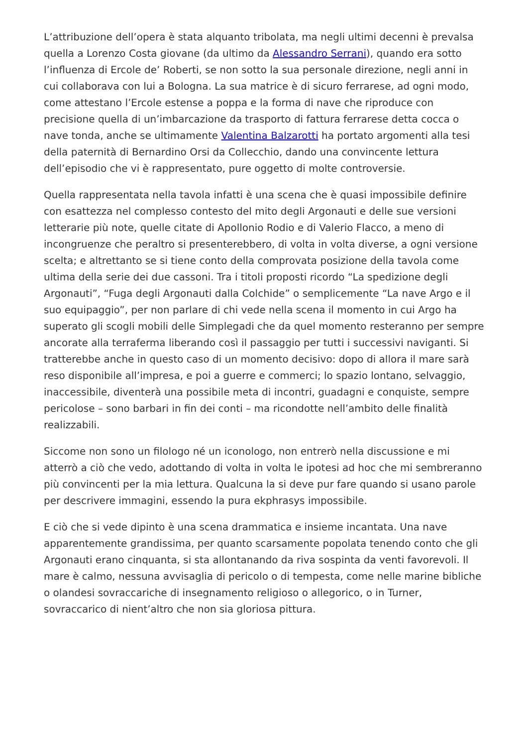L’attribuzione dell’opera è stata alquanto tribolata, ma negli ultimi decenni è prevalsa quella a Lorenzo Costa giovane (da ultimo da Alessandro Serrani), quando era sotto l’influenza di Ercole de’ Roberti, se non sotto la sua personale direzione, negli anni in cui collaborava con lui a Bologna. La sua matrice è di sicuro ferrarese, ad ogni modo, come attestano l’Ercole estense a poppa e la forma di nave che riproduce con precisione quella di un’imbarcazione da trasporto di fattura ferrarese detta cocca o nave tonda, anche se ultimamente Valentina Balzarotti ha portato argomenti alla tesi della paternità di Bernardino Orsi da Collecchio, dando una convincente lettura dell’episodio che vi è rappresentato, pure oggetto di molte controversie.
Quella rappresentata nella tavola infatti è una scena che è quasi impossibile definire con esattezza nel complesso contesto del mito degli Argonauti e delle sue versioni letterarie più note, quelle citate di Apollonio Rodio e di Valerio Flacco, a meno di incongruenze che peraltro si presenterebbero, di volta in volta diverse, a ogni versione scelta; e altrettanto se si tiene conto della comprovata posizione della tavola come ultima della serie dei due cassoni. Tra i titoli proposti ricordo “La spedizione degli Argonauti”, “Fuga degli Argonauti dalla Colchide” o semplicemente “La nave Argo e il suo equipaggio”, per non parlare di chi vede nella scena il momento in cui Argo ha superato gli scogli mobili delle Simplegadi che da quel momento resteranno per sempre ancorate alla terraferma liberando così il passaggio per tutti i successivi naviganti. Si tratterebbe anche in questo caso di un momento decisivo: dopo di allora il mare sarà reso disponibile all’impresa, e poi a guerre e commerci; lo spazio lontano, selvaggio, inaccessibile, diventerà una possibile meta di incontri, guadagni e conquiste, sempre pericolose – sono barbari in fin dei conti – ma ricondotte nell’ambito delle finalità realizzabili.
Siccome non sono un filologo né un iconologo, non entrerò nella discussione e mi atterrò a ciò che vedo, adottando di volta in volta le ipotesi ad hoc che mi sembreranno più convincenti per la mia lettura. Qualcuna la si deve pur fare quando si usano parole per descrivere immagini, essendo la pura ekphrasys impossibile.
E ciò che si vede dipinto è una scena drammatica e insieme incantata. Una nave apparentemente grandissima, per quanto scarsamente popolata tenendo conto che gli Argonauti erano cinquanta, si sta allontanando da riva sospinta da venti favorevoli. Il mare è calmo, nessuna avvisaglia di pericolo o di tempesta, come nelle marine bibliche o olandesi sovraccariche di insegnamento religioso o allegorico, o in Turner, sovraccarico di nient’altro che non sia gloriosa pittura.